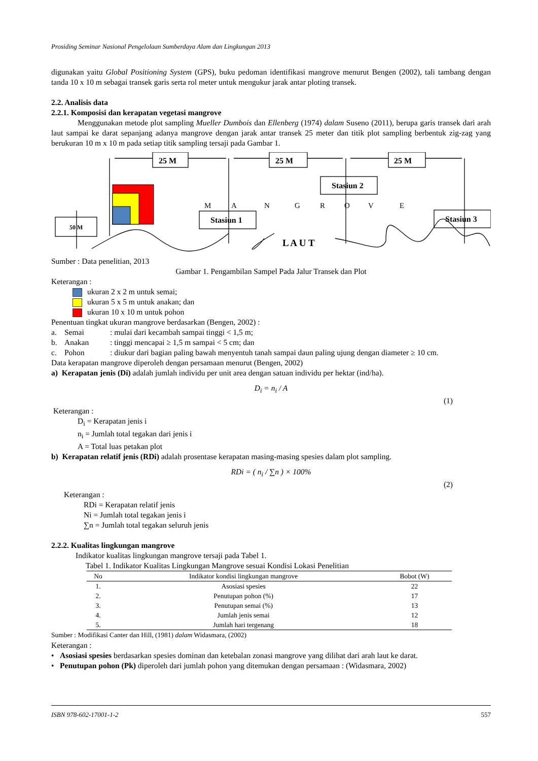Prosiding Seminar Nasional Pengelolaan Sumberdaya Alam dan Lingkungan 2013
digunakan yaitu Global Positioning System (GPS), buku pedoman identifikasi mangrove menurut Bengen (2002), tali tambang dengan tanda 10 x 10 m sebagai transek garis serta rol meter untuk mengukur jarak antar ploting transek.
2.2. Analisis data
2.2.1. Komposisi dan kerapatan vegetasi mangrove
Menggunakan metode plot sampling Mueller Dumbois dan Ellenberg (1974) dalam Suseno (2011), berupa garis transek dari arah laut sampai ke darat sepanjang adanya mangrove dengan jarak antar transek 25 meter dan titik plot sampling berbentuk zig-zag yang berukuran 10 m x 10 m pada setiap titik sampling tersaji pada Gambar 1.
25 M
25 M
25 M
Stasiun 2
Stasiun 1
Stasiun 3
50 M
L A U T
M
A
N
G
R
O
V
E
Sumber : Data penelitian, 2013
Gambar 1. Pengambilan Sampel Pada Jalur Transek dan Plot
Keterangan :
ukuran 2 x 2 m untuk semai;
ukuran 5 x 5 m untuk anakan; dan
ukuran 10 x 10 m untuk pohon
Penentuan tingkat ukuran mangrove berdasarkan (Bengen, 2002) :
| a. | Semai | : mulai dari kecambah sampai tinggi < 1,5 m; |
| b. | Anakan | : tinggi mencapai ≥ 1,5 m sampai < 5 cm; dan |
| c. | Pohon | : diukur dari bagian paling bawah menyentuh tanah sampai daun paling ujung dengan diameter ≥ 10 cm. |
Data kerapatan mangrove diperoleh dengan persamaan menurut (Bengen, 2002)
a) Kerapatan jenis (Di) adalah jumlah individu per unit area dengan satuan individu per hektar (ind/ha).
D<sub>i</sub> = n<sub>i</sub> / A
(1)
Keterangan :
D<sub>i</sub> = Kerapatan jenis i
n<sub>i</sub> = Jumlah total tegakan dari jenis i
A = Total luas petakan plot
b) Kerapatan relatif jenis (RDi) adalah prosentase kerapatan masing-masing spesies dalam plot sampling.
RDi = ( n<sub>i</sub> / ∑n ) × 100%
(2)
Keterangan :
RDi = Kerapatan relatif jenis
Ni = Jumlah total tegakan jenis i
∑n = Jumlah total tegakan seluruh jenis
2.2.2. Kualitas lingkungan mangrove
Indikator kualitas lingkungan mangrove tersaji pada Tabel 1.
Tabel 1. Indikator Kualitas Lingkungan Mangrove sesuai Kondisi Lokasi Penelitian
| No | Indikator kondisi lingkungan mangrove | Bobot (W) |
| --- | --- | --- |
| 1. | Asosiasi spesies | 22 |
| 2. | Penutupan pohon (%) | 17 |
| 3. | Penutupan semai (%) | 13 |
| 4. | Jumlah jenis semai | 12 |
| 5. | Jumlah hari tergenang | 18 |
Sumber : Modifikasi Canter dan Hill, (1981) dalam Widasmara, (2002)
Keterangan :
• Asosiasi spesies berdasarkan spesies dominan dan ketebalan zonasi mangrove yang dilihat dari arah laut ke darat.
• Penutupan pohon (Pk) diperoleh dari jumlah pohon yang ditemukan dengan persamaan : (Widasmara, 2002)
ISBN 978-602-17001-1-2 557